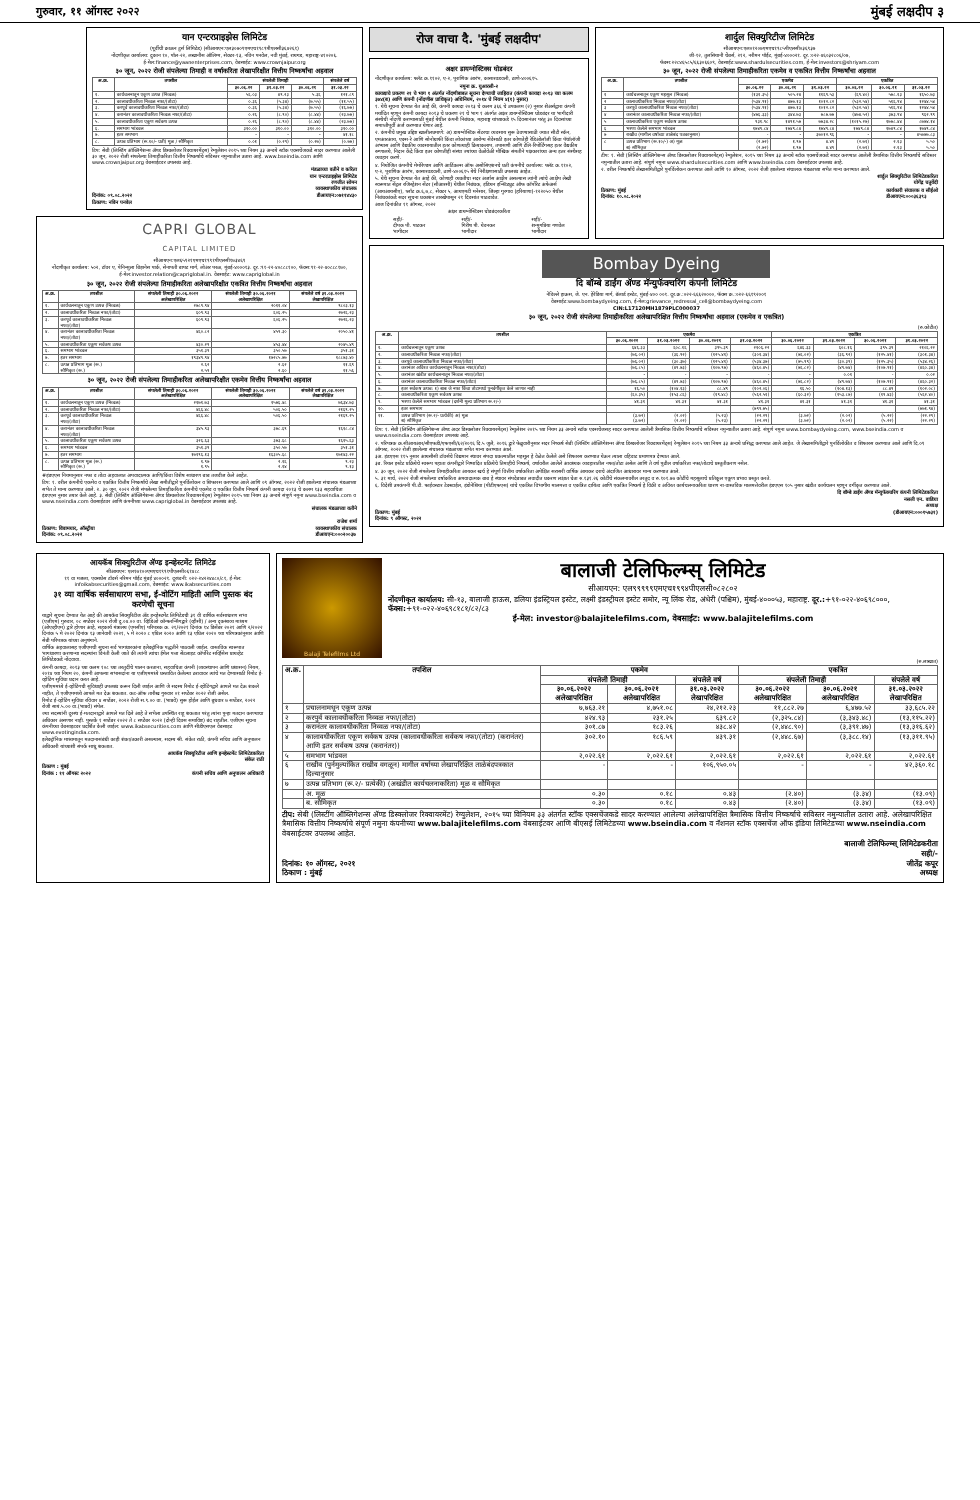गुरुवार, ११ ऑगस्ट २०२२ मुंबई लक्षदीप ३
यान एन्टरप्राइझेस लिमिटेड
(पूर्वीची क्राऊन टुर्स लिमिटेड) (सीआयएन:एल३०७०९एमएच१९८९पीएलसी३६४२६१)
नोंदणीकृत कार्यालय: दुकान १०, पॉल-२२, लखानीस ऑलिम्प, सेक्टर-१३, नविन पनवेल, नवी मुंबई, रायगड, महाराष्ट्र-४१०२०६.
ई-मेल:finance@yaanenterprises.com, वेबसाईट: www.crownjaipur.org
३० जून, २०२२ रोजी संपलेल्या तिमाही व वर्षाकरिता लेखापरिक्षीत वित्तीय निष्कर्षांचा अहवाल
| अ.क्र. | तपशील | संपलेली तिमाही | | | संपलेले वर्ष |
| --- | --- | --- | --- | --- | --- |
| | | ३०.०६.२२ | ३१.०३.२२ | ३०.०६.२१ | ३१.०३.२२ |
| १. | कार्यचलनातून एकूण उत्पन्न (निव्वळ) | ५६.०३ | ४९.२३ | ५.३६ | १२१.८९ |
| २. | कालावधीकरिता निव्वळ नफा/(तोटा) | ०.३६ | (५.३४) | (७.५५) | (११.५५) |
| ३. | करपूर्व कालावधीकरिता निव्वळ नफा/(तोटा) | ०.३६ | (५.३४) | (७.५५) | (१६.७७) |
| ४. | करानंतर कालावधीकरिता निव्वळ नफा/(तोटा) | ०.२६ | (८.९०) | (८.४४) | (२३.७७) |
| ५. | कालावधीकरिता एकूण सर्वकष उत्पन्न | ०.२६ | (८.९०) | (८.४४) | (२३.७७) |
| ६. | समभाग भांडवल | ३१०.०० | ३१०.०० | ३१०.०० | ३१०.०० |
| ७. | इतर समभाग | - | - | - | ४१.१८ |
| ८. | उत्पन्न प्रतिभाग (रू.१०/- प्रती) मूळ / सौमिकृत | ०.०१ | (०.२९) | (०.२७) | (०.७७) |
टिप: सेबी (लिस्टिंग ऑब्लिगेशन्स ॲण्ड डिस्क्लोजर रिक्वायरमेंट्स) रेग्युलेशन २०१५ च्या नियम ३३ अन्वये स्टॉक एक्सचेंजकडे सादर करण्यात आलेली ३० जून, २०२२ रोजी संपलेल्या तिमाहीकरिता वित्तीय निष्कर्षाचे सविस्तर नमुन्यातील उतारा आहे. www.bseindia.com आणि www.crownjaipur.org वेबसाईटवर उपलब्ध आहे.
मंडळाच्या वतीने व करिता
यान एन्टरप्राइझेस लिमिटेड
रणजीत सोमन
व्यवस्थापकीय संचालक
दिनांक: ०९.०८.२०२२
ठिकाण: नविन पनवेल डीआयएन:०७११४४३०
CAPRI GLOBAL
CAPITAL LIMITED
सीआयएन:एल६५९२१एमएच१९९१पीएलसी१७३४६९
नोंदणीकृत कार्यालय: ५०२, टॉवर ए, पेनिन्सुला बिझनेस पार्क, सेनापती बापट मार्ग, लोअर परळ, मुंबई-४०००१३. दूर.:९१-२२-४०८८८१००, फॅक्स:९१-२२-४०८८८१७०,
ई-मेल:investor.relation@capriglobal.in. वेबसाईट: www.capriglobal.in
३० जून, २०२२ रोजी संपलेल्या तिमाहीकरिता अलेखापरिक्षीत एकत्रित वित्तीय निष्कर्षांचा अहवाल
| अ.क्र. | तपशील | संपलेली तिमाही ३०.०६.२०२२ अलेखापरिक्षित | संपलेली तिमाही ३०.०६.२०२१ अलेखापरिक्षित | संपलेले वर्ष ३१.०३.२०२२ लेखापरिक्षित |
| --- | --- | --- | --- | --- |
| १. | कार्यचलनातून एकूण उत्पन्न (निव्वळ) | २७८९.९४ | २०११.०४ | ९८०३.१३ |
| २. | कालावधीकरिता निव्वळ नफा/(तोटा) | ६०९.९३ | ६०६.२५ | २७२६.२३ |
| ३. | करपूर्व कालावधीकरिता निव्वळ नफा/(तोटा) | ६०९.९३ | ६०६.२५ | २७२६.२३ |
| ४. | करानंतर कालावधीकरिता निव्वळ नफा/(तोटा) | ४६०.८२ | ४५९.३० | २०५०.४१ |
| ५. | कालावधीकरिता एकूण सर्वकष उत्पन्न | ४३०.२९ | ४५३.४४ | २०४५.४९ |
| ६. | समभाग भांडवल | ३५१.३९ | ३५०.५७ | ३५१.३१ |
| ७. | इतर समभाग | १९३४९.९४ | १७२८५.७७ | १८८७३.४० |
| ८. | उत्पन्न प्रतिभाग मूळ (रू.) सौमिकृत (रू.) | २.६२ २.५९ | २.६२ २.६० | ११.६९ ११.५६ |
३० जून, २०२२ रोजी संपलेल्या तिमाहीकरिता अलेखापरिक्षीत एकमेव वित्तीय निष्कर्षांचा अहवाल
| अ.क्र. | तपशील | संपलेली तिमाही ३०.०६.२०२२ अलेखापरिक्षित | संपलेली तिमाही ३०.०६.२०२१ अलेखापरिक्षित | संपलेले वर्ष ३१.०३.२०२२ लेखापरिक्षित |
| --- | --- | --- | --- | --- |
| १. | कार्यचलनातून एकूण उत्पन्न (निव्वळ) | २१७१.७३ | १५७६.४८ | ७६३४.७३ |
| २. | कालावधीकरिता निव्वळ नफा/(तोटा) | ४६६.४८ | ५०६.५० | २१६९.२५ |
| ३. | करपूर्व कालावधीकरिता निव्वळ नफा/(तोटा) | ४६६.४८ | ५०६.५० | २१६९.२५ |
| ४. | करानंतर कालावधीकरिता निव्वळ नफा/(तोटा) | ३४५.९३ | ३७८.६९ | १६१८.८४ |
| ५. | कालावधीकरिता एकूण सर्वकष उत्पन्न | ३२६.६३ | ३७३.६८ | १६१५.६३ |
| ६. | समभाग भांडवल | ३५१.३९ | ३५०.५७ | ३५१.३१ |
| ७. | इतर समभाग | १७१९६.१३ | १६३०५.६८ | १७१४३.२२ |
| ८. | उत्पन्न प्रतिभाग मूळ (रू.) सौमिकृत (रू.) | १.९७ १.९५ | २.१६ २.१४ | ९.२३ ९.१३ |
#इंडएएस नियमानुसार नफा व तोटा अहवालात अपवादात्मक आणि/किंवा विशेष साधारण बाब तजवीज केले आहेत.
टिप: १. वरील कंपनीचे एकमेव व एकत्रित वित्तीय निष्कर्षांचे लेखा समीतीद्वारे पुनर्विलोकन व शिफारस करण्यात आले आणि ०९ ऑगस्ट, २०२२ रोजी झालेल्या संचालक मंडळाच्या सभेत ते मान्य करण्यात आले. २. ३० जून, २०२२ रोजी संपलेल्या तिमाहीकरिता कंपनीचे एकमेव व एकत्रित वित्तीय निष्कर्ष कंपनी कायदा २०१३ चे कलम १३३ सहवाचिता इंडएएस नुसार तयार केले आहे. ३. सेबी (लिस्टिंग ऑब्लिगेशन्स ॲण्ड डिस्क्लोजर रिक्वायरमेंट्स) रेग्युलेशन २०१५ च्या नियम ३३ अन्वये संपूर्ण नमुना www.bseindia.com व www.nseindia.com वेबसाईटवर आणि कंपनीच्या www.capriglobal.in वेबसाईटवर उपलब्ध आहे.
संचालक मंडळाच्या वतीने
राजेश शर्मा
ठिकाण: विवामयार, ऑस्ट्रीया
दिनांक: ०९.०८.२०२२ व्यवस्थापकीय संचालक
डीआयएन:०००२००३७
रोज वाचा दै. 'मुंबई लक्षदीप'
अक्षर डायग्नोस्टिक्स घोडबंदर
नोंदणीकृत कार्यालय: फ्लॅट क्र.११०२, ए-२, पुराणिक आरंभ, कासारवडवली, ठाणे-४००६१५.
नमुना क्र. युआरसी-२
कायद्याचे प्रकरण २१ चे भाग १ अंतर्गत नोंदणीबाबत सूचना देण्याची जाहिरात (कंपनी कायदा २०१३ च्या कलम ३७४(ब) आणि कंपनी (नोंदणीस प्राधिकृत) अधिनियम, २०१४ चे नियम ४(१) नुसार)
१. येथे सूचना देण्यात येत आहे की, कंपनी कायदा २०१३ चे कलम ३६६ चे उपकलम (२) नुसार शेअर्सद्वारा कंपनी मर्यादित म्हणून कंपनी कायदा २०१३ चे प्रकरण २१ चे भाग १ अंतर्गत अक्षर डायग्नोस्टिक्स घोडबंदर या भागीदारी संस्थेची नोंदणी करण्यासाठी मुंबई येथील कंपनी निबंधक, महाराष्ट्र यांच्याकडे १५ दिवसानंतर परंतु ३० दिवसांच्या समाप्तीपूर्वी अर्ज करण्यात येणार आहे.
२. कंपनीचे प्रमुख उद्दिष्ट खालीलप्रमाणे: अ) डायग्नोस्टिक सेंटरचा व्यवसाय सुरू ठेवण्यासाठी ज्यात सीटी स्कॅन, एमआरआय, एक्स-रे आणि सोनोग्राफी किंवा लोकांच्या आरोग्य सेवेसाठी इतर कोणतेही रेडिओलॉजी किंवा पॅथॉलॉजी अभ्यास आणि वैद्यकीय व्यवसायातील इतर कोणत्याही क्रियाकलाप, तपासणी आणि टेलि-रिपोर्टिंगसह इतर वैद्यकीय रुग्णालये, निदान केंद्रे किंवा इतर कोणतीही संस्था ज्यांच्या वेळोवेळी मौखिक संमतीने पक्षकारांच्या अन्य इतर संस्थेसह व्यवहार करणे.
४. नियोजित कंपनीचे मेमोरेण्डम आणि आर्टिकल्स ऑफ असोसिएशनचे प्रती कंपनीचे कार्यालय: फ्लॅट क्र.११०२, ए-२, पुराणिक आरंभ, कासारवडवली, ठाणे-४००६१५ येथे निरीक्षणासाठी उपलब्ध आहेत.
५. येथे सूचना देण्यात येत आहे की, कोणाही व्यक्तीचा सदर अर्जास आक्षेप असल्यास त्यांनी त्यांचे आक्षेप लेखी स्वरूपात सेंट्रल रजिस्ट्रेशन सेंटर (सीआरसी) येथील निबंधक, इंडियन इन्स्टिट्युट ऑफ कॉर्पोरेट अफेअर्स (आयआयसीए), प्लॉट क्र.६,७,८, सेक्टर ५, आयएमटी मनेसार, जिल्हा गुरगाव (हरियाणा)-१२२०५० येथील निबंधकांकडे सदर सूचना प्रकाशन तारखेपासून २१ दिवसांत पाठवावेत.
आज दिनांकीत ११ ऑगस्ट, २०२२
अक्षर डायग्नोस्टिक्स घोडबंदरकरिता
सही/-
दीपक पी. पाटकर
भागीदार सही/-
गिरीष पी. येवनकर
भागीदार सही/-
शन्मुगप्रिया गणवेल
भागीदार
शार्दुल सिक्युरिटीज लिमिटेड
सीआयएन:एल०१२०७एमएच१९८५पीएलसी०३६९३७
जी-१२, तुलसियानी चेंबर्स, २१२, नरीमन पॉईंट, मुंबई-४०००२१. दूर.:०२२-४६०३२८०६/०७,
फॅक्स:२२८४६५८५/६६३०६६०९, वेबसाईट:www.shardulsecurities.com, ई-मेल:investors@shriyam.com
३० जून, २०२२ रोजी संपलेल्या तिमाहीकरिता एकमेव व एकत्रित वित्तीय निष्कर्षांचा अहवाल
| अ.क्र. | तपशील | एकमेव | | | एकत्रित | | |
| --- | --- | --- | --- | --- | --- | --- | --- |
| | | ३०.०६.२२ | ३०.०६.२१ | ३१.०३.२२ | ३०.०६.२२ | ३०.०६.२१ | ३१.०३.२२ |
| १ | कार्यचलनातून एकूण महसूल (निव्वळ) | (१३१.३५) | ५०५.२४ | ११६९.५३ | (६९.४०) | ५७८.१३ | १६५०.७३ |
| २ | कालावधीकरिता निव्वळ नफा/(तोटा) | (५३४.९१) | ४७७.१३ | १०१२.८२ | (५३२.५४) | ५१६.९४ | १२४४.५४ |
| ३ | करपूर्व कालावधीकरिता निव्वळ नफा/(तोटा) | (५३४.९१) | ४७७.१३ | १०१२.८२ | (५३२.५४) | ५१६.९४ | १२४४.५४ |
| ४ | करानंतर कालावधीकरिता निव्वळ नफा/(तोटा) | (४७६.३३) | ३४४.७३ | ७८७.७७ | (४७४.५२) | ३७३.९४ | ९६२.९९ |
| ५ | कालावधीकरिता एकूण सर्वकष उत्पन्न | ९३१.९८ | १४९१.५७ | ७७३४.२८ | (१०१५.२७) | १७७८.४४ | ८७७४.१४ |
| ६ | भरणा केलेले समभाग भांडवल | १७४९.८४ | १७४९.८४ | १७४९.८४ | १७४९.८४ | १७४९.८४ | १७४९.८४ |
| ७ | राखीव (मागील वर्षाच्या ताळेबंद पत्रकानुसार) | - | - | ३७०१२.९६ | - | - | ४५७७७.८३ |
| ८ | उत्पन्न प्रतिभाग (रू.१०/-) अ) मूळ ब) सौमिकृत | (२.७२) (२.७२) | १.९७ १.९७ | ४.४९ ४.४९ | (२.७१) (२.७१) | २.१३ २.१३ | ५.५० ५.५० |
टीप: १. सेबी (लिस्टिंग ऑब्लिगेशन्स ॲण्ड डिस्क्लोजर रिक्वायरमेंट्स) रेग्युलेशन, २०१५ च्या नियम ३३ अन्वये स्टॉक एक्सचेंजकडे सादर करण्यात आलेली त्रैमासिक वित्तीय निष्कर्षांचे सविस्तर नमुन्यातील उतारा आहे. संपूर्ण नमुना www.shardulsecurities.com आणि www.bseindia.com वेबसाईटवर उपलब्ध आहे.
२. वरील निष्कर्षांचे लेखासमितीद्वारे पुनर्विलोकन करण्यात आले आणि १० ऑगस्ट, २०२२ रोजी झालेल्या संचालक मंडळाच्या सभेत मान्य करण्यात आले.
शार्दुल सिक्युरिटीज लिमिटेडकरिता
योगेंद्र चतुर्वेदी
ठिकाण: मुंबई
दिनांक: १०.०८.२०२२ कार्यकारी संचालक व सीईओ
डीआयएन:०००३६३९३
Bombay Dyeing
दि बॉम्बे डाईंग ॲण्ड मॅन्युफॅक्चरिंग कंपनी लिमिटेड
नेविल्ले हाऊस, जे. एन. हेरेडिया मार्ग, बॅलार्ड इस्टेट, मुंबई-४०० ००१. दूर.क्र.:०२२-६६६२००००, फॅक्स क्र.:०२२-६६१९२००१
वेबसाईट:www.bombaydyeing.com, ई-मेल:grievance_redressal_cell@bombaydyeing.com
CIN:L17120MH1879PLC000037
३० जून, २०२२ रोजी संपलेल्या तिमाहीकरिता अलेखापरिक्षित वित्तीय निष्कर्षांचा अहवाल (एकमेव व एकत्रित)
(रु.कोटीत)
| अ.क्र. | तपशील | एकमेव | | | | एकत्रित | | | |
| --- | --- | --- | --- | --- | --- | --- | --- | --- | --- |
| | | ३०.०६.२०२२ | ३१.०३.२०२२ | ३०.०६.२०२१ | ३१.०३.२०२२ | ३०.०६.२०२२ | ३१.०३.२०२२ | ३०.०६.२०२१ | ३१.०३.२०२२ |
| १. | कार्यचलनातून एकूण उत्पन्न | ६४६.३३ | ६०८.१६ | ३९५.३९ | २१०६.२२ | ६४६.३३ | ६०८.१६ | ३९५.३९ | २१०६.२२ |
| २. | कालावधीकरिता निव्वळ नफा/(तोटा) | (७६.०२) | (३६.९२) | (१२५.४१) | (३०१.३४) | (७६.०२) | (३६.९२) | (१२५.४१) | (३०१.३४) |
| ३. | करपूर्व कालावधीकरिता निव्वळ नफा/(तोटा) | (७६.०२) | (३०.३७) | (१२५.४१) | (५३४.३७) | (७५.९९) | (३०.३९) | (१२५.३५) | (५३४.२६) |
| ४. | करानंतर अविरत कार्यचलनातून निव्वळ नफा/(तोटा) | (७६.८५) | (४९.७३) | (१०७.९७) | (४६०.४५) | (७६.८२) | (४९.७४) | (१०७.९१) | (४६०.३४) |
| ५. | करानंतर खंडीत कार्यचलनातून निव्वळ नफा/(तोटा) | - | - | - | - | - | ०.०१ | - | ०.०२ |
| ६. | करानंतर कालावधीकरिता निव्वळ नफा/(तोटा) | (७६.८५) | (४९.७३) | (१०७.९७) | (४६०.४५) | (७६.८२) | (४९.७४) | (१०७.९१) | (४६०.३२) |
| ७. | इतर सर्वकष उत्पन्न: १) बाब जे नफा किंवा तोटामध्ये पुनर्वर्गीकृत केले जाणार नाही | १६.५० | (१०४.१३) | ८८.४९ | (१०२.०६) | १६.५० | (१०४.१३) | ८८.४९ | (१०२.०८) |
| ८. | कालावधीकरिता एकूण सर्वकष उत्पन्न | (६०.३५) | (१५३.८६) | (१९.४८) | (५६२.५१) | (६०.३२) | (१५३.८७) | (१९.४३) | (५६२.४०) |
| ९. | भरणा केलेले समभाग भांडवल (दर्शनी मूल्य प्रतिभाग रू.२/-) | ४१.३१ | ४१.३१ | ४१.३१ | ४१.३१ | ४१.३१ | ४१.३१ | ४१.३१ | ४१.३१ |
| १०. | इतर समभाग | | | | (७९९.७५) | | | | (७७१.९४) |
| ११. | उत्पन्न प्रतिभाग (रू.२/- प्रत्येकी) अ) मूळ ब) सौमिकृत | (३.७२) (३.७२) | (२.०२) (२.०२) | (५.२३) (५.२३) | (२२.२९) (२२.२९) | (३.७२) (३.७२) | (२.०२) (२.०२) | (५.२२) (५.२२) | (२२.२९) (२२.२९) |
टिप: १. सेबी (लिस्टिंग ऑब्लिगेशन्स ॲण्ड अदर डिस्क्लोजर रिक्वायरमेंट्स) रेग्युलेशन २०१५ च्या नियम ३३ अन्वये स्टॉक एक्सचेंजसह सादर करण्यात आलेली त्रैमासिक वित्तीय निष्कर्षाचे सविस्तर नमुन्यातील उतारा आहे. संपूर्ण नमुना www.bombaydyeing.com, www.bseindia.com व www.nseindia.com वेबसाईटवर उपलब्ध आहे.
२. परिपत्रक क्र.सीआयआर/सीएफडी/एफएसी/६२/२०१६ दि.५ जुलै, २०१६ द्वारे फेब्रुवारीनुसार सदर निष्कर्ष सेबी (लिस्टिंग ऑब्लिगेशन्स ॲण्ड डिस्क्लोजर रिक्वायरमेंट्स) रेग्युलेशन २०१५ च्या नियम ३३ अन्वये प्रसिद्ध करण्यात आले आहेत. जे लेखासमितीद्वारे पुनर्विलोकीत व शिफारस करण्यात आले आणि दि.०९ ऑगस्ट, २०२२ रोजी झालेल्या संचालक मंडळाच्या सभेत मान्य करण्यात आले.
३अ. इंडएएस ११५ नुसार आयसीसी टॉवर्सचे विद्यमान स्थावर संपदा प्रकल्पातील महसूल हे वेळेत केलेले असे शिफारस करण्यात येऊन त्याला वहिवाट प्रमाणपत्र देण्यात आले.
३ब. रियल इस्टेट प्रक्रियेचे स्वरूप पहाता कंपनीद्वारे निष्पादित प्रक्रियेचे तिमाहीचे निष्कर्ष, वर्षावरील आलेले आवश्यक व्यवहारातील नफा/तोटा असेल आणि ते वर्ष पुढील वर्षाकरिता नफा/तोटाचे प्रस्तुतीकरण नसेल.
४. ३० जून, २०२२ रोजी संपलेल्या तिमाहीकरिता आयकर खर्च हे संपूर्ण वित्तीय वर्षाकरिता अपेक्षित सरासरी वार्षिक आयकर दराचे अंदाजित आधारावर मान्य करण्यात आले.
५. ३१ मार्च, २०२२ रोजी संपलेल्या वर्षाकरिता अपवादात्मक बाब हे स्थावर संपदेबाबत लवादीत प्रकरण लक्षात घेता रु.१३१.२६ कोटींचे संकलनावरील तरतुद व रु.१०१.७७ कोटींचे महसूलाचे प्रतिकूल एकूण प्रभाव प्रस्तुत करते.
६. विदेशी उपकंपनी पी.टी. फाईवस्टार टेक्स्टाईल, इंडोनेशिया (पीटीएफएस) यांचे एकत्रित विभागीय मालमत्ता व एकत्रित दायित्व आणि एकत्रित निष्कर्ष हे विक्री व अविरत कार्यचलनाकरिता धारण ना-वास्तविक मालमत्तेवरील इंडएएस १०५ नुसार खंडीत कार्यचलन म्हणून वर्गीकृत करण्यात आले.
दि बॉम्बे डाईंग ॲण्ड मॅन्युफॅक्चरिंग कंपनी लिमिटेडकरिता
नसली एन. वाडिया
अध्यक्ष
ठिकाण: मुंबई
दिनांक: ९ ऑगस्ट, २०२२ (डीआयएन:०००१५७३१)
आयकॅब सिक्युरिटीज ॲण्ड इन्व्हेस्टमेंट लिमिटेड
सीआयएन: एल१७१००एमएच१९९१पीएलसी०६१४८८
११ वा मजला, एक्सप्रेस टॉवर्स नरिमन पॉईंट मुंबई ४०००२१. दूरध्वनी: ०२२-२४२२४४८०/८१, ई-मेल: infoikabsecurities@gmail.com, वेबसाईट: www.ikabsecurities.com
३१ व्या वार्षिक सर्वसाधारण सभा, ई-वोटिंग माहिती आणि पुस्तक बंद करणेची सूचना
याद्वारे सूचना देण्यात येत आहे की आयकॅब सिक्युरिटीज ॲंड इन्व्हेस्टमेंट लिमिटेडची ३१ वी वार्षिक सर्वसाधारण सभा (एजीएम) गुरुवार, ०८ सप्टेंबर २०२२ रोजी दु.०४.०० वा. व्हिडिओ कॉन्फरन्सिंगद्वारे (व्हीसी) / अन्य दृकश्राव्य माध्यम (ओएव्हीएम) द्वारे होणार आहे, सहकार्य मंत्रालय (एमसीए) परिपत्रक क्र. २१/२०२१ दिनांक १४ डिसेंबर २०२१ आणि २/२०२२ दिनांक ५ मे २०२२ दिनांक १३ जानेवारी २०२१, ५ मे २०२० ८ एप्रिल २०२० आणि १३ एप्रिल २०२० च्या परिपत्रकांनुसार आणि सेबी परिपत्रक यांच्या अनुषंगाने.
वार्षिक अहवालासह एजीएमची सूचना सर्व भागधारकांना इलेक्ट्रॉनिक पद्धतीने पाठवली जाईल. वास्तविक स्वरूपात भागधारणा करणाऱ्या सदस्यांना विनंती केली जाते की त्यांनी त्यांचा ईमेल पत्ता सेंटलाइट कॉर्पोरेट सर्व्हिसेस प्रायव्हेट लिमिटेडकडे नोंदवावा.
कंपनी कायदा, २०१३ च्या कलम १०८ च्या तरतुदींचे पालन करताना, सहवाचिता कंपनी (व्यवस्थापन आणि प्रशासन) नियम, २०१४ च्या नियम २०, कंपनी आपल्या सभासदांना या एजीएममध्ये प्रस्तावित केलेल्या ठरावावर त्यांचे मत देण्यासाठी रिमोट ई-व्होटिंग सुविधा प्रदान करत आहे.
एजीएममध्ये ई-व्होटिंगची सुविधाही उपलब्ध करून दिली जाईल आणि जे सदस्य रिमोट ई-व्होटिंगद्वारे आपले मत देऊ शकले नाहीत, ते एजीएममध्ये आपले मत देऊ शकतात. कट-ऑफ तारीख गुरुवार ०१ सप्टेंबर २०२२ रोजी असेल.
रिमोट ई-व्होटिंग सुविधा रविवार ४ सप्टेंबर, २०२२ रोजी स.९.०० वा. (भाप्रवे) सुरू होईल आणि बुधवार ७ सप्टेंबर, २०२२ रोजी सायं.५.०० वा.(भाप्रवे) संपेल.
ज्या सदस्यांनी दूरस्थ ई-मतदानाद्वारे आपले मत दिले आहे ते सभेला उपस्थित राहू शकतात परंतु त्यांना पुन्हा मतदान करण्याचा अधिकार असणार नाही. पुस्तके १ सप्टेंबर २०२२ ते ८ सप्टेंबर २०२२ (दोन्ही दिवस समाविष्ट) बंद राहतील. एजीएम सूचना कंपनीच्या वेबसाइटवर प्रदर्शित केली जाईल: www.ikabsecurities.com आणि सीडीएसएल वेबसाइट www.evotingindia.com.
इलेक्ट्रॉनिक माध्यमातून मतदानासंबंधी काही शंका/तक्रारी असल्यास, सदस्य श्री. संकेत राठी, कंपनी सचिव आणि अनुपालन अधिकारी यांच्याशी संपर्क साधू शकतात.
आयकॅब सिक्युरिटीज आणि इन्व्हेस्टमेंट लिमिटेडकरिता
संकेत राठी
ठिकाण : मुंबई
दिनांक : ११ ऑगस्ट २०२२
कंपनी सचिव आणि अनुपालन अधिकारी
Balaji Telefilms Ltd
बालाजी टेलिफिल्म्स् लिमिटेड
सीआयएन: एल९९९९९एमएच१९९४पीएलसी०८२८०२
नोंदणीकृत कार्यालय: सी-१३, बालाजी हाऊस, डलिया इंडस्ट्रियल इस्टेट, लक्ष्मी इंडस्ट्रीयल इस्टेट समोर, न्यू लिंक रोड, अंधेरी (पश्चिम), मुंबई-४०००५३, महाराष्ट्र. दूर.:+९१-०२२-४०६९८०००, फॅक्स:+९१-०२२-४०६९८१८१/८२/८३
ई-मेल: investor@balajitelefilms.com, वेबसाईट: www.balajitelefilms.com
(रु.लाखात)
| अ.क्र. | तपशिल | एकमेव | | | एकत्रित | | |
| --- | --- | --- | --- | --- | --- | --- | --- |
| | | संपलेली तिमाही | | संपलेले वर्ष | संपलेली तिमाही | | संपलेले वर्ष |
| | | ३०.०६.२०२२ अलेखापरिक्षित | ३०.०६.२०२१ अलेखापरिक्षित | ३१.०३.२०२२ लेखापरिक्षित | ३०.०६.२०२२ अलेखापरिक्षित | ३०.०६.२०२१ अलेखापरिक्षित | ३१.०३.२०२२ लेखापरिक्षित |
| १ | प्रचालनामधून एकूण उत्पन्न | ७,७६३.२१ | ४,७५१.०८ | २४,२१२.२३ | ११,८८२.२७ | ६,४७७.५२ | ३३,६८५.२२ |
| २ | करपुर्व कालावधीकरिता निव्वळ नफा/(तोटा) | ४२४.९३ | २३१.२५ | ६३९.८२ | (२,३२५.८४) | (३,३४३.४८) | (१३,११५.२२) |
| ३ | करानंतर कालावधीकरिता निव्वळ नफा/(तोटा) | ३०१.८७ | १८३.२६ | ४३८.४२ | (२,४४८.९०) | (३,३९१.४७) | (१३,३१६.६२) |
| ४ | कालावधीकरिता एकूण सर्वकष उत्पन्न (कालावधीकरिता सर्वकष नफा/(तोटा) (करानंतर) आणि इतर सर्वकष उत्पन्न (करानंतर)) | ३०२.१० | १८६.५९ | ४३९.३१ | (२,४४८.६७) | (३,३८८.१४) | (१३,३११.९५) |
| ५ | समभाग भांडवल | २,०२२.६१ | २,०२२.६१ | २,०२२.६१ | २,०२२.६१ | २,०२२.६१ | २,०२२.६१ |
| ६ | राखीव (पुर्नमुल्यांकित राखीव वगळून) मागील वर्षाच्या लेखापरिक्षित ताळेबंदपत्रकात दिल्यानुसार | - | - | १०६,९५०.०५ | - | - | ४२,३६०.१८ |
| ७ | उत्पन्न प्रतिभाग (रू.२/- प्रत्येकी) (अखंडीत कार्यचलनाकरिता) मूळ व सौमिकृत | | | | | | |
| | अ. मूळ | ०.३० | ०.१८ | ०.४३ | (२.४०) | (३.३४) | (१३.०९) |
| | ब. सौमिकृत | ०.३० | ०.१८ | ०.४३ | (२.४०) | (३.३४) | (१३.०९) |
टीप: सेबी (लिस्टींग ऑब्लिगेशन्स ॲण्ड डिस्क्लोजर रिक्वायरमेंट) रेग्युलेशन, २०१५ च्या विनियम ३३ अंतर्गत स्टॉक एक्सचेंजकडे सादर करण्यात आलेल्या अलेखापरिक्षित त्रैमासिक वित्तीय निष्कर्षाचे सविस्तर नमुन्यातील उतारा आहे. अलेखापरिक्षित त्रैमासिक वित्तीय निष्कर्षाचे संपूर्ण नमुना कंपनीच्या www.balajitelefilms.com वेबसाईटवर आणि बीएसई लिमिटेडच्या www.bseindia.com व नॅशनल स्टॉक एक्सचेंज ऑफ इंडिया लिमिटेडच्या www.nseindia.com वेबसाईटवर उपलब्ध आहेत.
बालाजी टेलिफिल्म्स् लिमिटेडकरीता
सही/-
दिनांक: १० ऑगस्ट, २०२१
ठिकाण : मुंबई जीतेंद्र कपूर
अध्यक्ष